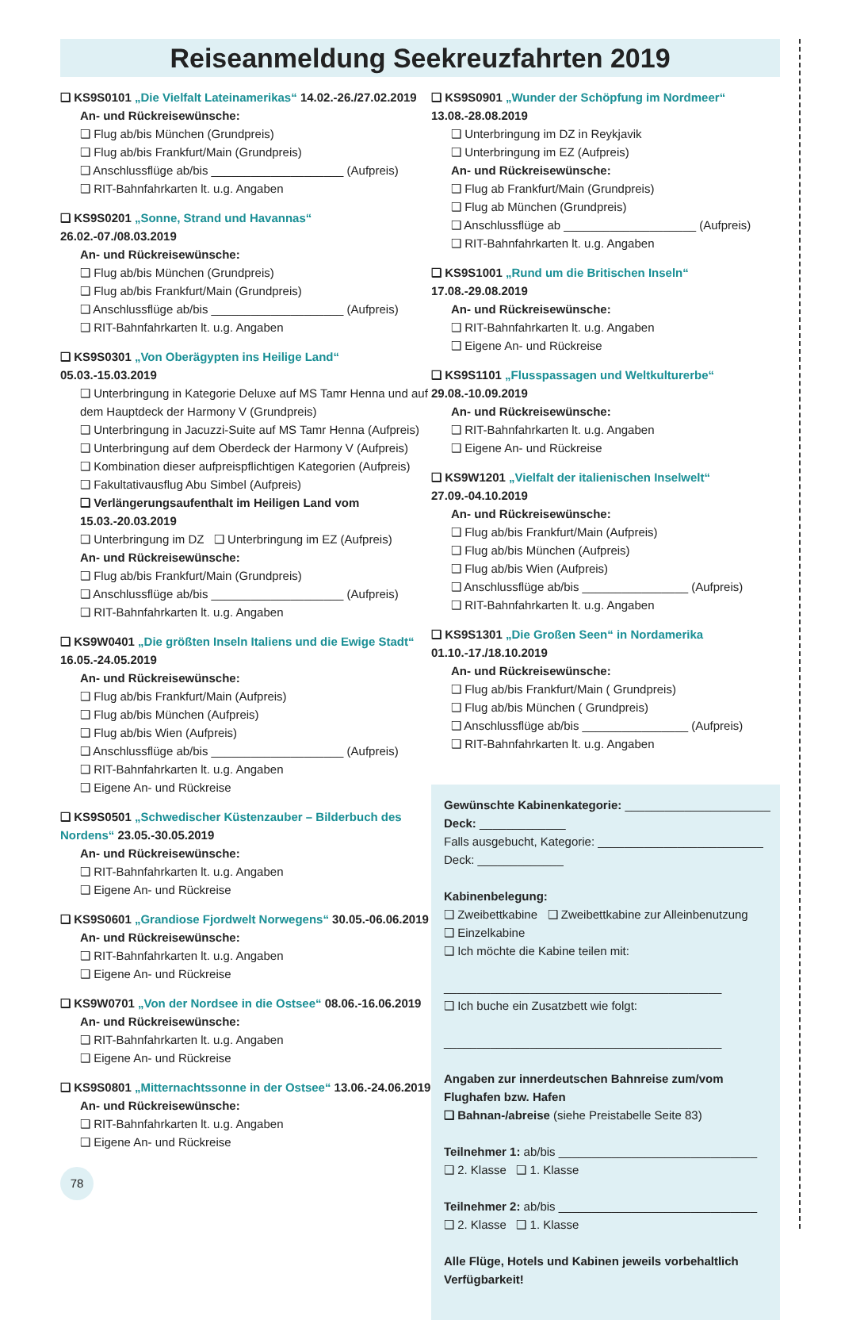Reiseanmeldung Seekreuzfahrten 2019
❑ KS9S0101 „Die Vielfalt Lateinamerikas“ 14.02.-26./27.02.2019
An- und Rückreisewünsche:
❑ Flug ab/bis München (Grundpreis)
❑ Flug ab/bis Frankfurt/Main (Grundpreis)
❑ Anschlussflüge ab/bis ____________________ (Aufpreis)
❑ RIT-Bahnfahrkarten lt. u.g. Angaben
❑ KS9S0201 „Sonne, Strand und Havannas“ 26.02.-07./08.03.2019
An- und Rückreisewünsche:
❑ Flug ab/bis München (Grundpreis)
❑ Flug ab/bis Frankfurt/Main (Grundpreis)
❑ Anschlussflüge ab/bis ____________________ (Aufpreis)
❑ RIT-Bahnfahrkarten lt. u.g. Angaben
❑ KS9S0301 „Von Oberägypten ins Heilige Land“ 05.03.-15.03.2019
❑ Unterbringung in Kategorie Deluxe auf MS Tamr Henna und auf dem Hauptdeck der Harmony V (Grundpreis)
❑ Unterbringung in Jacuzzi-Suite auf MS Tamr Henna (Aufpreis)
❑ Unterbringung auf dem Oberdeck der Harmony V (Aufpreis)
❑ Kombination dieser aufpreispflichtigen Kategorien (Aufpreis)
❑ Fakultativausflug Abu Simbel (Aufpreis)
❑ Verlängerungsaufenthalt im Heiligen Land vom 15.03.-20.03.2019
❑ Unterbringung im DZ ❑ Unterbringung im EZ (Aufpreis)
An- und Rückreisewünsche:
❑ Flug ab/bis Frankfurt/Main (Grundpreis)
❑ Anschlussflüge ab/bis ____________________ (Aufpreis)
❑ RIT-Bahnfahrkarten lt. u.g. Angaben
❑ KS9W0401 „Die größten Inseln Italiens und die Ewige Stadt“ 16.05.-24.05.2019
An- und Rückreisewünsche:
❑ Flug ab/bis Frankfurt/Main (Aufpreis)
❑ Flug ab/bis München (Aufpreis)
❑ Flug ab/bis Wien (Aufpreis)
❑ Anschlussflüge ab/bis ____________________ (Aufpreis)
❑ RIT-Bahnfahrkarten lt. u.g. Angaben
❑ Eigene An- und Rückreise
❑ KS9S0501 „Schwedischer Küstenzauber – Bilderbuch des Nordens“ 23.05.-30.05.2019
An- und Rückreisewünsche:
❑ RIT-Bahnfahrkarten lt. u.g. Angaben
❑ Eigene An- und Rückreise
❑ KS9S0601 „Grandiose Fjordwelt Norwegens“ 30.05.-06.06.2019
An- und Rückreisewünsche:
❑ RIT-Bahnfahrkarten lt. u.g. Angaben
❑ Eigene An- und Rückreise
❑ KS9W0701 „Von der Nordsee in die Ostsee“ 08.06.-16.06.2019
An- und Rückreisewünsche:
❑ RIT-Bahnfahrkarten lt. u.g. Angaben
❑ Eigene An- und Rückreise
❑ KS9S0801 „Mitternachtssonne in der Ostsee“ 13.06.-24.06.2019
An- und Rückreisewünsche:
❑ RIT-Bahnfahrkarten lt. u.g. Angaben
❑ Eigene An- und Rückreise
78
❑ KS9S0901 „Wunder der Schöpfung im Nordmeer“ 13.08.-28.08.2019
❑ Unterbringung im DZ in Reykjavik
❑ Unterbringung im EZ (Aufpreis)
An- und Rückreisewünsche:
❑ Flug ab Frankfurt/Main (Grundpreis)
❑ Flug ab München (Grundpreis)
❑ Anschlussflüge ab ____________________ (Aufpreis)
❑ RIT-Bahnfahrkarten lt. u.g. Angaben
❑ KS9S1001 „Rund um die Britischen Inseln“ 17.08.-29.08.2019
An- und Rückreisewünsche:
❑ RIT-Bahnfahrkarten lt. u.g. Angaben
❑ Eigene An- und Rückreise
❑ KS9S1101 „Flusspassagen und Weltkulturerbe“ 29.08.-10.09.2019
An- und Rückreisewünsche:
❑ RIT-Bahnfahrkarten lt. u.g. Angaben
❑ Eigene An- und Rückreise
❑ KS9W1201 „Vielfalt der italienischen Inselwelt“ 27.09.-04.10.2019
An- und Rückreisewünsche:
❑ Flug ab/bis Frankfurt/Main (Aufpreis)
❑ Flug ab/bis München (Aufpreis)
❑ Flug ab/bis Wien (Aufpreis)
❑ Anschlussflüge ab/bis ________________ (Aufpreis)
❑ RIT-Bahnfahrkarten lt. u.g. Angaben
❑ KS9S1301 „Die Großen Seen“ in Nordamerika 01.10.-17./18.10.2019
An- und Rückreisewünsche:
❑ Flug ab/bis Frankfurt/Main ( Grundpreis)
❑ Flug ab/bis München ( Grundpreis)
❑ Anschlussflüge ab/bis ________________ (Aufpreis)
❑ RIT-Bahnfahrkarten lt. u.g. Angaben
Gewünschte Kabinenkategorie: ______________________
Deck: _____________
Falls ausgebucht, Kategorie: _________________________
Deck: _____________
Kabinenbelegung:
❑ Zweibettkabine ❑ Zweibettkabine zur Alleinbenutzung
❑ Einzelkabine
❑ Ich möchte die Kabine teilen mit:
__________________________________________
❑ Ich buche ein Zusatzbett wie folgt:
__________________________________________
Angaben zur innerdeutschen Bahnreise zum/vom Flughafen bzw. Hafen
❑ Bahnan-/abreise (siehe Preistabelle Seite 83)
Teilnehmer 1: ab/bis ______________________________
❑ 2. Klasse ❑ 1. Klasse
Teilnehmer 2: ab/bis ______________________________
❑ 2. Klasse ❑ 1. Klasse
Alle Flüge, Hotels und Kabinen jeweils vorbehaltlich Verfügbarkeit!